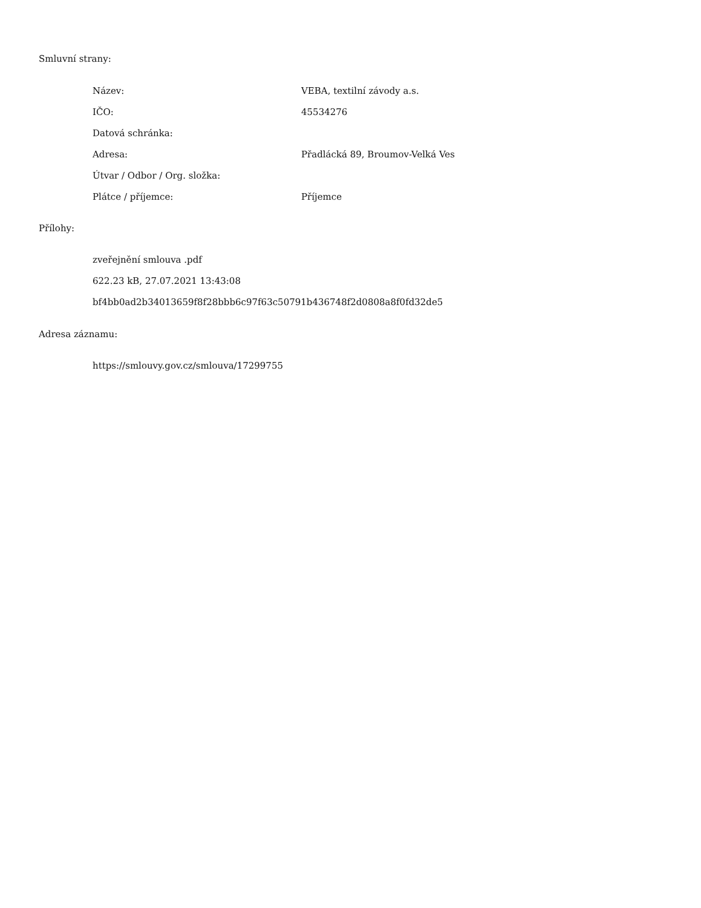Smluvní strany:
| Název: | VEBA, textilní závody a.s. |
| IČO: | 45534276 |
| Datová schránka: | |
| Adresa: | Přadlácká 89, Broumov-Velká Ves |
| Útvar / Odbor / Org. složka: | |
| Plátce / příjemce: | Příjemce |
Přílohy:
zveřejnění smlouva .pdf
622.23 kB, 27.07.2021 13:43:08
bf4bb0ad2b34013659f8f28bbb6c97f63c50791b436748f2d0808a8f0fd32de5
Adresa záznamu:
https://smlouvy.gov.cz/smlouva/17299755